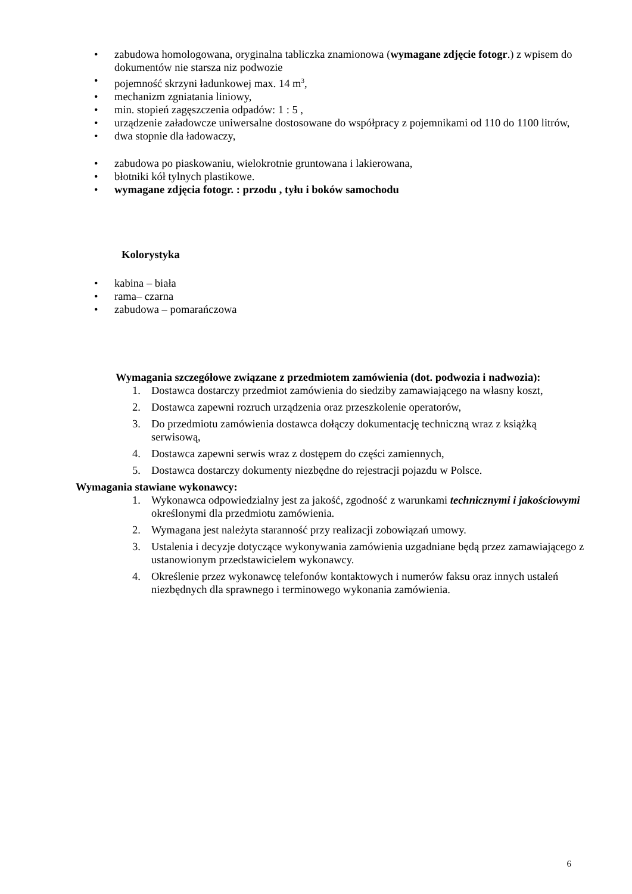• zabudowa homologowana, oryginalna tabliczka znamionowa (wymagane zdjęcie fotogr.) z wpisem do dokumentów nie starsza niz podwozie
• pojemność skrzyni ładunkowej max. 14 m<sup>3</sup>,
• mechanizm zgniatania liniowy,
• min. stopień zagęszczenia odpadów: 1 : 5 ,
• urządzenie załadowcze uniwersalne dostosowane do współpracy z pojemnikami od 110 do 1100 litrów,
• dwa stopnie dla ładowaczy,
• zabudowa po piaskowaniu, wielokrotnie gruntowana i lakierowana,
• błotniki kół tylnych plastikowe.
• wymagane zdjęcia fotogr. : przodu , tyłu i boków samochodu
Kolorystyka
• kabina – biała
• rama– czarna
• zabudowa – pomarańczowa
Wymagania szczegółowe związane z przedmiotem zamówienia (dot. podwozia i nadwozia):
1. Dostawca dostarczy przedmiot zamówienia do siedziby zamawiającego na własny koszt,
2. Dostawca zapewni rozruch urządzenia oraz przeszkolenie operatorów,
3. Do przedmiotu zamówienia dostawca dołączy dokumentację techniczną wraz z książką serwisową,
4. Dostawca zapewni serwis wraz z dostępem do części zamiennych,
5. Dostawca dostarczy dokumenty niezbędne do rejestracji pojazdu w Polsce.
Wymagania stawiane wykonawcy:
1. Wykonawca odpowiedzialny jest za jakość, zgodność z warunkami technicznymi i jakościowymi określonymi dla przedmiotu zamówienia.
2. Wymagana jest należyta staranność przy realizacji zobowiązań umowy.
3. Ustalenia i decyzje dotyczące wykonywania zamówienia uzgadniane będą przez zamawiającego z ustanowionym przedstawicielem wykonawcy.
4. Określenie przez wykonawcę telefonów kontaktowych i numerów faksu oraz innych ustaleń niezbędnych dla sprawnego i terminowego wykonania zamówienia.
6